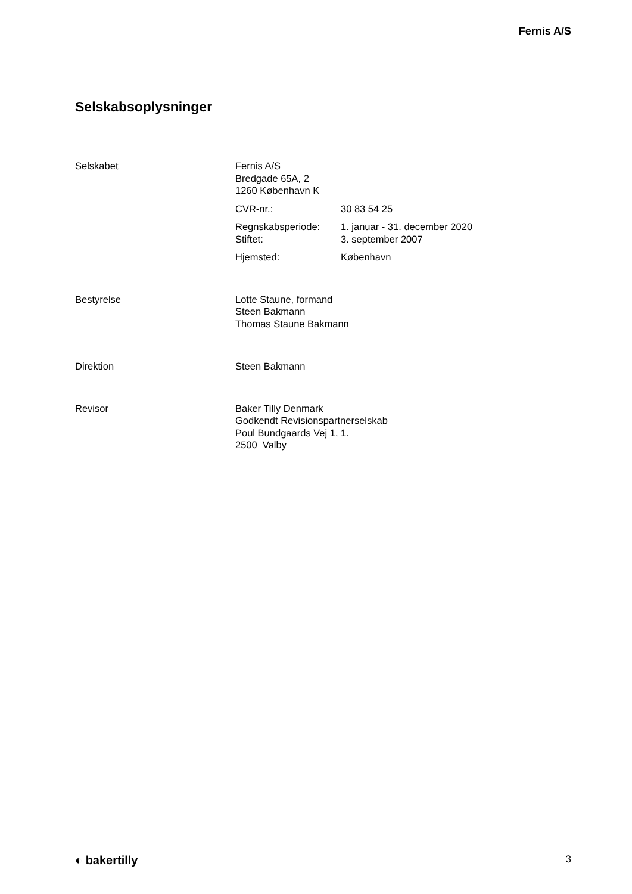Fernis A/S
Selskabsoplysninger
Selskabet Fernis A/S
Bredgade 65A, 2
1260 København K
CVR-nr.: 30 83 54 25
Regnskabsperiode:
Stiftet:
1. januar - 31. december 2020
3. september 2007
Hjemsted: København
Bestyrelse Lotte Staune, formand
Steen Bakmann
Thomas Staune Bakmann
Direktion Steen Bakmann
Revisor Baker Tilly Denmark
Godkendt Revisionspartnerselskab
Poul Bundgaards Vej 1, 1.
2500 Valby
◐ bakertilly 3